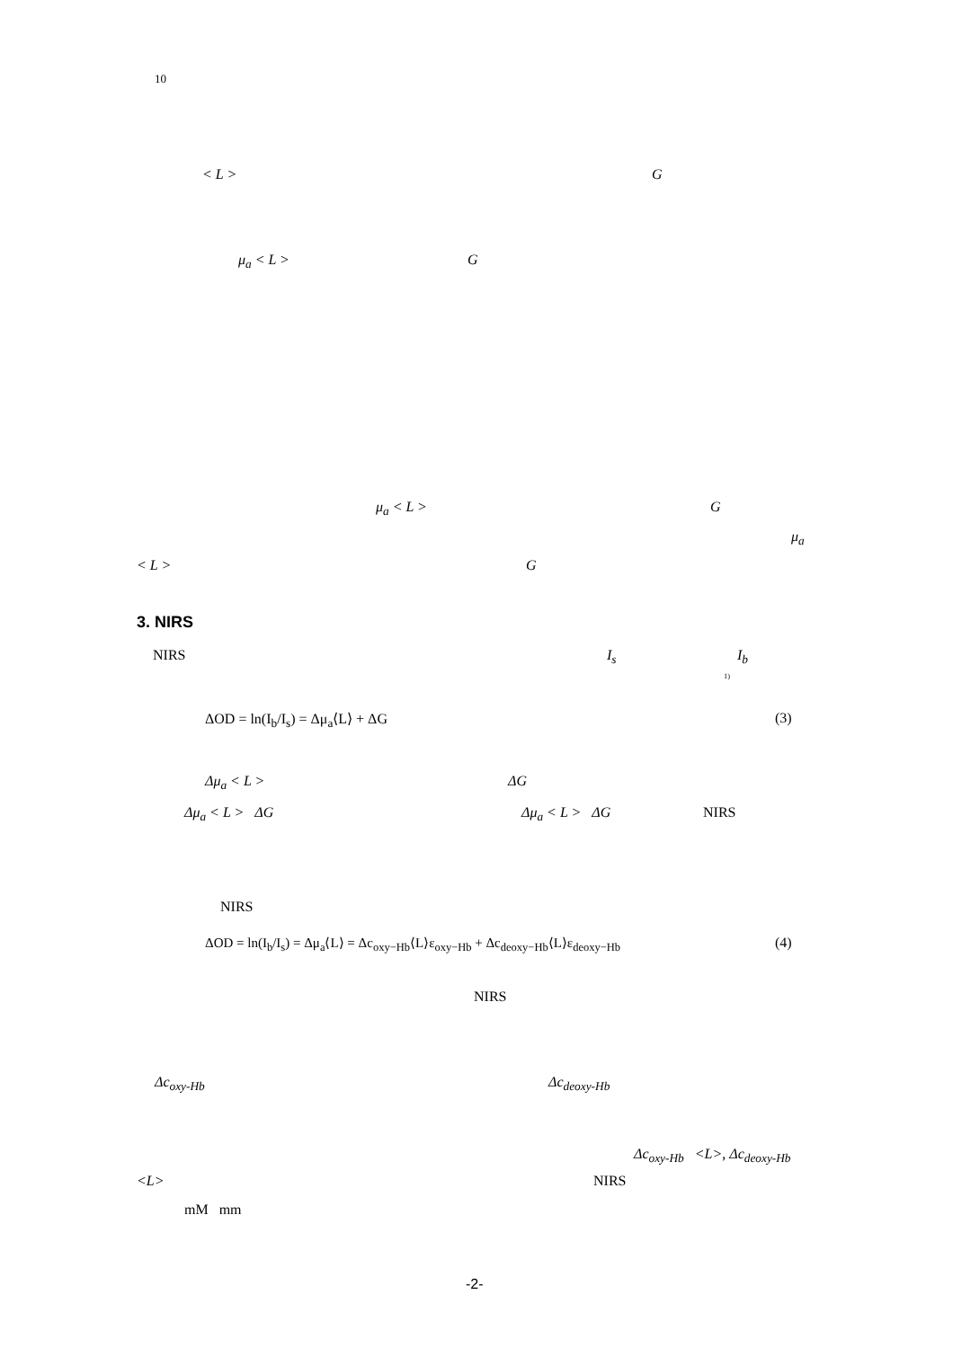10
< L > G
μ<sub>a</sub> < L > G
μ<sub>a</sub> < L > G
μ<sub>a</sub>
< L > G
3. NIRS
NIRS I<sub>s</sub> I<sub>b</sub>
<sup>1)</sup>
ΔOD = ln(I<sub>b</sub>/I<sub>s</sub>) = Δμ<sub>a</sub>⟨L⟩ + ΔG (3)
Δμ<sub>a</sub> < L > ΔG
Δμ<sub>a</sub> < L > ΔG Δμ<sub>a</sub> < L > ΔG NIRS
NIRS
ΔOD = ln(I<sub>b</sub>/I<sub>s</sub>) = Δμ<sub>a</sub>⟨L⟩ = Δc<sub>oxy−Hb</sub>⟨L⟩ε<sub>oxy−Hb</sub> + Δc<sub>deoxy−Hb</sub>⟨L⟩ε<sub>deoxy−Hb</sub> (4)
NIRS
Δc<sub>oxy-Hb</sub> Δc<sub>deoxy-Hb</sub>
Δc<sub>oxy-Hb</sub> <L>, Δc<sub>deoxy-Hb</sub>
<L> NIRS
mM mm
-2-